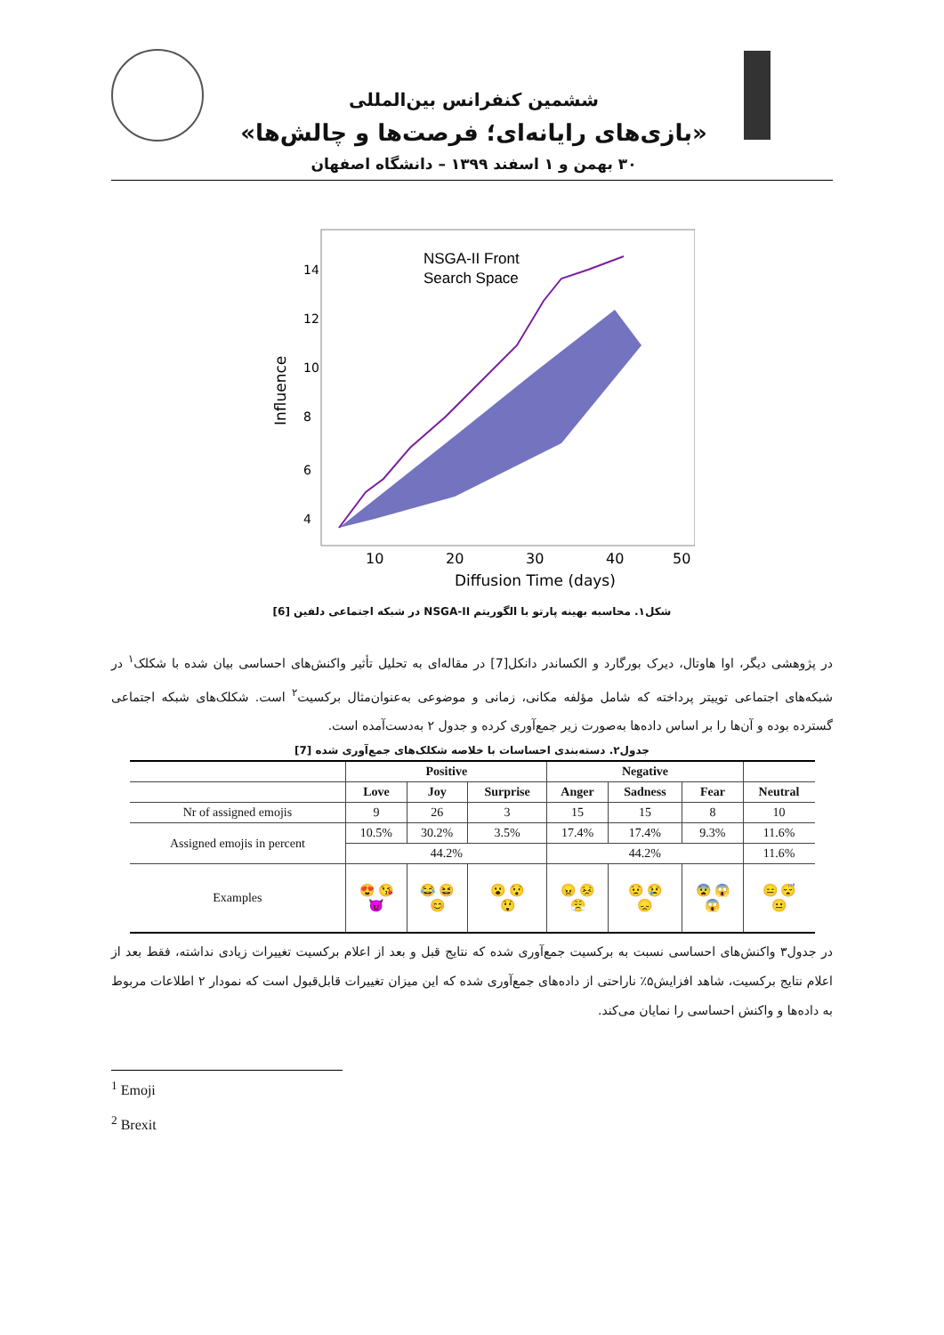ششمین کنفرانس بین‌المللی
«بازی‌های رایانه‌ای؛ فرصت‌ها و چالش‌ها»
۳۰ بهمن و ۱ اسفند ۱۳۹۹ – دانشگاه اصفهان
NSGA-II Front
Search Space
10
20
30
40
50
Diffusion Time (days)
Influence
4
6
8
10
12
14
شکل۱. محاسبه بهینه پارتو با الگوریتم NSGA-II در شبکه اجتماعی دلفین [6]
در پژوهشی دیگر، اوا هاوتال، دیرک بورگارد و الکساندر دانکل[7] در مقاله‌ای به تحلیل تأثیر واکنش‌های احساسی بیان شده با شکلک<sup>۱</sup> در شبکه‌های اجتماعی توییتر پرداخته که شامل مؤلفه مکانی، زمانی و موضوعی به‌عنوان‌مثال برکسیت<sup>۲</sup> است. شکلک‌های شبکه اجتماعی گسترده بوده و آن‌ها را بر اساس داده‌ها به‌صورت زیر جمع‌آوری کرده و جدول ۲ به‌دست‌آمده است.
جدول۲. دسته‌بندی احساسات با خلاصه شکلک‌های جمع‌آوری شده [7]
| | Positive | | | Negative | | | |
| --- | --- | --- | --- | --- | --- | --- | --- |
| | Love | Joy | Surprise | Anger | Sadness | Fear | Neutral |
| Nr of assigned emojis | 9 | 26 | 3 | 15 | 15 | 8 | 10 |
| Assigned emojis in percent | 10.5% | 30.2% | 3.5% | 17.4% | 17.4% | 9.3% | 11.6% |
| | 44.2% | | | 44.2% | | | 11.6% |
| Examples | 😍 😘 😈 | 😂 😆 😊 | 😮 😯 😲 | 😠 😣 😤 | 😟 😢 😞 | 😨 😱 😱 | 😑 😴 😐 |
در جدول۳ واکنش‌های احساسی نسبت به برکسیت جمع‌آوری شده که نتایج قبل و بعد از اعلام برکسیت تغییرات زیادی نداشته، فقط بعد از اعلام نتایج برکسیت، شاهد افزایش۵٪ ناراحتی از داده‌های جمع‌آوری شده که این میزان تغییرات قابل‌قبول است که نمودار ۲ اطلاعات مربوط به داده‌ها و واکنش احساسی را نمایان می‌کند.
<sup>1</sup> Emoji
<sup>2</sup> Brexit